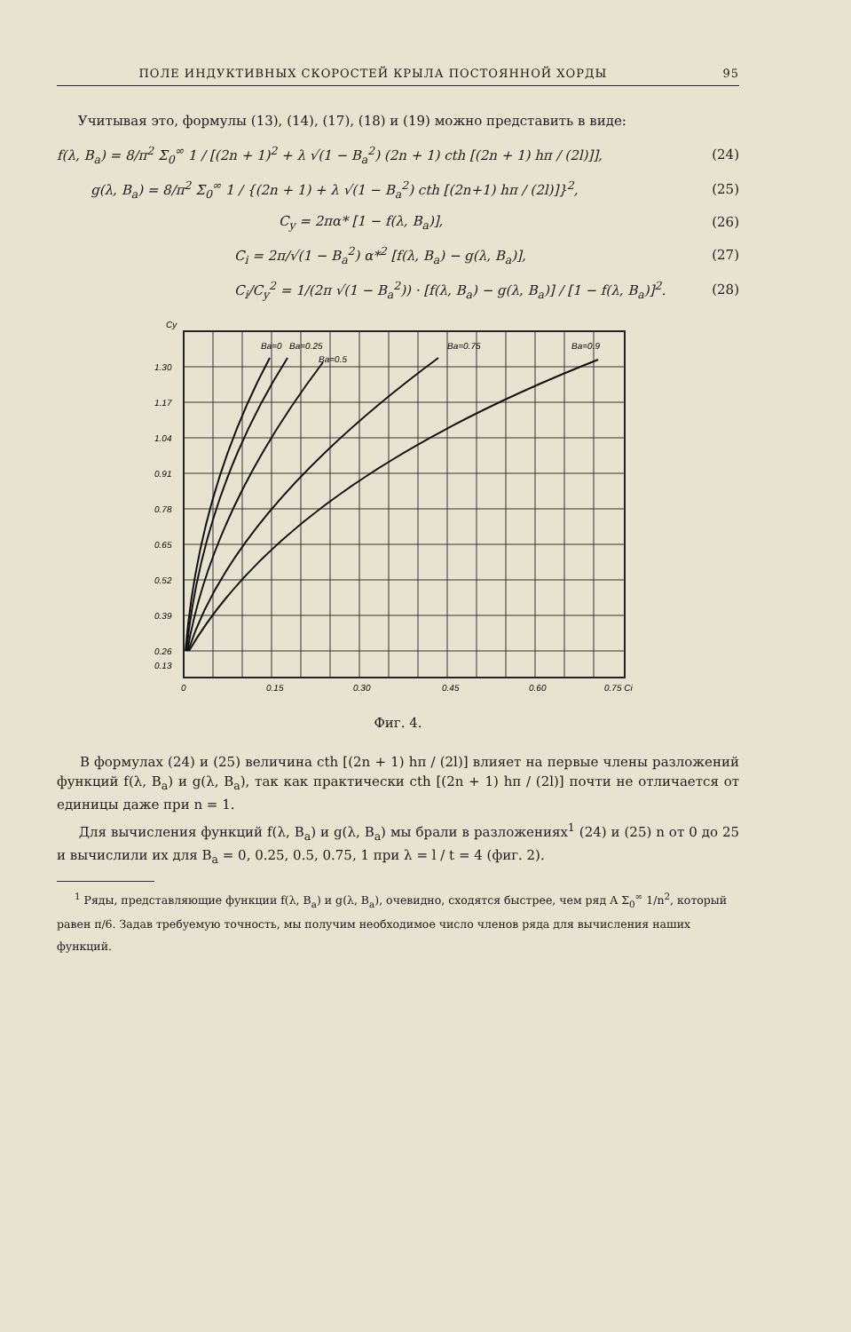ПОЛЕ ИНДУКТИВНЫХ СКОРОСТЕЙ КРЫЛА ПОСТОЯННОЙ ХОРДЫ 95
Учитывая это, формулы (13), (14), (17), (18) и (19) можно представить в виде:
f(λ, B<sub>a</sub>) = 8/π<sup>2</sup> Σ<sub>0</sub><sup>∞</sup> 1 / [(2n + 1)<sup>2</sup> + λ √(1 − B<sub>a</sub><sup>2</sup>) (2n + 1) cth [(2n + 1) hπ / (2l)]], (24)
g(λ, B<sub>a</sub>) = 8/π<sup>2</sup> Σ<sub>0</sub><sup>∞</sup> 1 / {(2n + 1) + λ √(1 − B<sub>a</sub><sup>2</sup>) cth [(2n+1) hπ / (2l)]}<sup>2</sup>, (25)
C<sub>y</sub> = 2πα* [1 − f(λ, B<sub>a</sub>)], (26)
C<sub>i</sub> = 2π/√(1 − B<sub>a</sub><sup>2</sup>) α*<sup>2</sup> [f(λ, B<sub>a</sub>) − g(λ, B<sub>a</sub>)], (27)
C<sub>i</sub>/C<sub>y</sub><sup>2</sup> = 1/(2π √(1 − B<sub>a</sub><sup>2</sup>)) · [f(λ, B<sub>a</sub>) − g(λ, B<sub>a</sub>)] / [1 − f(λ, B<sub>a</sub>)]<sup>2</sup>. (28)
Cy
1.30
1.17
1.04
0.91
0.78
0.65
0.52
0.39
0.26
0.13
0
0.15
0.30
0.45
0.60
0.75 Ci
Ba=0
Ba=0.25
Ba=0.5
Ba=0.75
Ba=0.9
Фиг. 4.
В формулах (24) и (25) величина cth [(2n + 1) hπ / (2l)] влияет на первые члены разложений функций f(λ, B<sub>a</sub>) и g(λ, B<sub>a</sub>), так как практически cth [(2n + 1) hπ / (2l)] почти не отличается от единицы даже при n = 1.
Для вычисления функций f(λ, B<sub>a</sub>) и g(λ, B<sub>a</sub>) мы брали в разложениях<sup>1</sup> (24) и (25) n от 0 до 25 и вычислили их для B<sub>a</sub> = 0, 0.25, 0.5, 0.75, 1 при λ = l / t = 4 (фиг. 2).
<sup>1</sup> Ряды, представляющие функции f(λ, B<sub>a</sub>) и g(λ, B<sub>a</sub>), очевидно, сходятся быстрее, чем ряд A Σ<sub>0</sub><sup>∞</sup> 1/n<sup>2</sup>, который равен π/6. Задав требуемую точность, мы получим необходимое число членов ряда для вычисления наших функций.